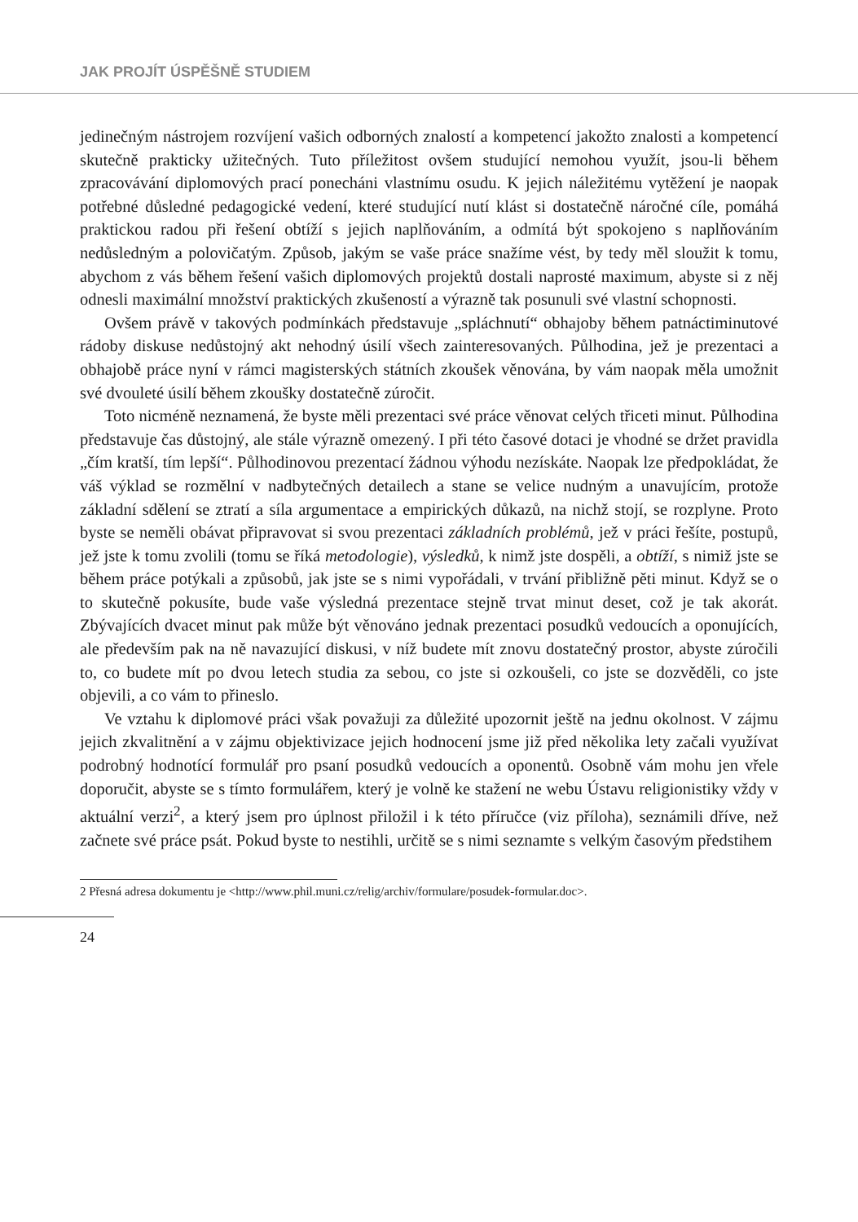JAK PROJÍT ÚSPĚŠNĚ STUDIEM
jedinečným nástrojem rozvíjení vašich odborných znalostí a kompetencí jakožto znalosti a kompetencí skutečně prakticky užitečných. Tuto příležitost ovšem studující nemohou využít, jsou-li během zpracovávání diplomových prací ponecháni vlastnímu osudu. K jejich náležitému vytěžení je naopak potřebné důsledné pedagogické vedení, které studující nutí klást si dostatečně náročné cíle, pomáhá praktickou radou při řešení obtíží s jejich naplňováním, a odmítá být spokojeno s naplňováním nedůsledným a polovičatým. Způsob, jakým se vaše práce snažíme vést, by tedy měl sloužit k tomu, abychom z vás během řešení vašich diplomových projektů dostali naprosté maximum, abyste si z něj odnesli maximální množství praktických zkušeností a výrazně tak posunuli své vlastní schopnosti.
Ovšem právě v takových podmínkách představuje „spláchnutí“ obhajoby během patnáctiminutové rádoby diskuse nedůstojný akt nehodný úsilí všech zainteresovaných. Půlhodina, jež je prezentaci a obhajobě práce nyní v rámci magisterských státních zkoušek věnována, by vám naopak měla umožnit své dvouleté úsilí během zkoušky dostatečně zúročit.
Toto nicméně neznamená, že byste měli prezentaci své práce věnovat celých třiceti minut. Půlhodina představuje čas důstojný, ale stále výrazně omezený. I při této časové dotaci je vhodné se držet pravidla „čím kratší, tím lepší“. Půlhodinovou prezentací žádnou výhodu nezískáte. Naopak lze předpokládat, že váš výklad se rozmělní v nadbytečných detailech a stane se velice nudným a unavujícím, protože základní sdělení se ztratí a síla argumentace a empirických důkazů, na nichž stojí, se rozplyne. Proto byste se neměli obávat připravovat si svou prezentaci základních problémů, jež v práci řešíte, postupů, jež jste k tomu zvolili (tomu se říká metodologie), výsledků, k nimž jste dospěli, a obtíží, s nimiž jste se během práce potýkali a způsobů, jak jste se s nimi vypořádali, v trvání přibližně pěti minut. Když se o to skutečně pokusíte, bude vaše výsledná prezentace stejně trvat minut deset, což je tak akorát. Zbývajících dvacet minut pak může být věnováno jednak prezentaci posudků vedoucích a oponujících, ale především pak na ně navazující diskusi, v níž budete mít znovu dostatečný prostor, abyste zúročili to, co budete mít po dvou letech studia za sebou, co jste si ozkoušeli, co jste se dozvěděli, co jste objevili, a co vám to přineslo.
Ve vztahu k diplomové práci však považuji za důležité upozornit ještě na jednu okolnost. V zájmu jejich zkvalitnění a v zájmu objektivizace jejich hodnocení jsme již před několika lety začali využívat podrobný hodnotící formulář pro psaní posudků vedoucích a oponentů. Osobně vám mohu jen vřele doporučit, abyste se s tímto formulářem, který je volně ke stažení ne webu Ústavu religionistiky vždy v aktuální verzi<sup>2</sup>, a který jsem pro úplnost přiložil i k této příručce (viz příloha), seznámili dříve, než začnete své práce psát. Pokud byste to nestihli, určitě se s nimi seznamte s velkým časovým předstihem
2 Přesná adresa dokumentu je <http://www.phil.muni.cz/relig/archiv/formulare/posudek-formular.doc>.
24